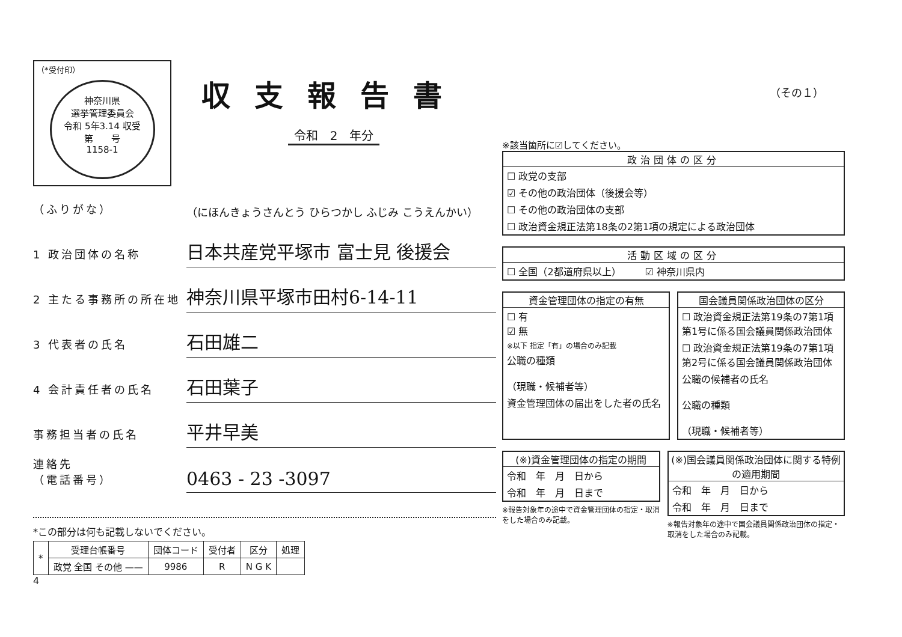（*受付印）
神奈川県
選挙管理委員会
令和 5年3.14 収受
第　　号
1158-1
収支報告書
令和　2　年分
（ふりがな）
（にほんきょうさんとう ひらつかし ふじみ こうえんかい）
1 政治団体の名称
日本共産党平塚市 富士見 後援会
2 主たる事務所の所在地
神奈川県平塚市田村6-14-11
3 代表者の氏名
石田雄二
4 会計責任者の氏名
石田葉子
事務担当者の氏名
平井早美
連絡先
（電話番号）
0463 - 23 -3097
*この部分は何も記載しないでください。
| * | 受理台帳番号 | 団体コード | 受付者 | 区分 | 処理 |
| --- | --- | --- | --- | --- | --- |
| | 政党 全国 その他 —— | 9986 | R | N G K | |
4
※該当箇所に☑してください。
政治団体の区分
☐ 政党の支部
☑ その他の政治団体（後援会等）
☐ その他の政治団体の支部
☐ 政治資金規正法第18条の2第1項の規定による政治団体
活動区域の区分
☐ 全国（2都道府県以上）　　　☑ 神奈川県内
資金管理団体の指定の有無
☐ 有
☑ 無
※以下 指定「有」の場合のみ記載
公職の種類
（現職・候補者等）
資金管理団体の届出をした者の氏名
国会議員関係政治団体の区分
☐ 政治資金規正法第19条の7第1項第1号に係る国会議員関係政治団体
☐ 政治資金規正法第19条の7第1項第2号に係る国会議員関係政治団体
公職の候補者の氏名
公職の種類
（現職・候補者等）
(※)資金管理団体の指定の期間
令和　年　月　日から
令和　年　月　日まで
※報告対象年の途中で資金管理団体の指定・取消をした場合のみ記載。
(※)国会議員関係政治団体に関する特例の適用期間
令和　年　月　日から
令和　年　月　日まで
※報告対象年の途中で国会議員関係政治団体の指定・取消をした場合のみ記載。
（その１）